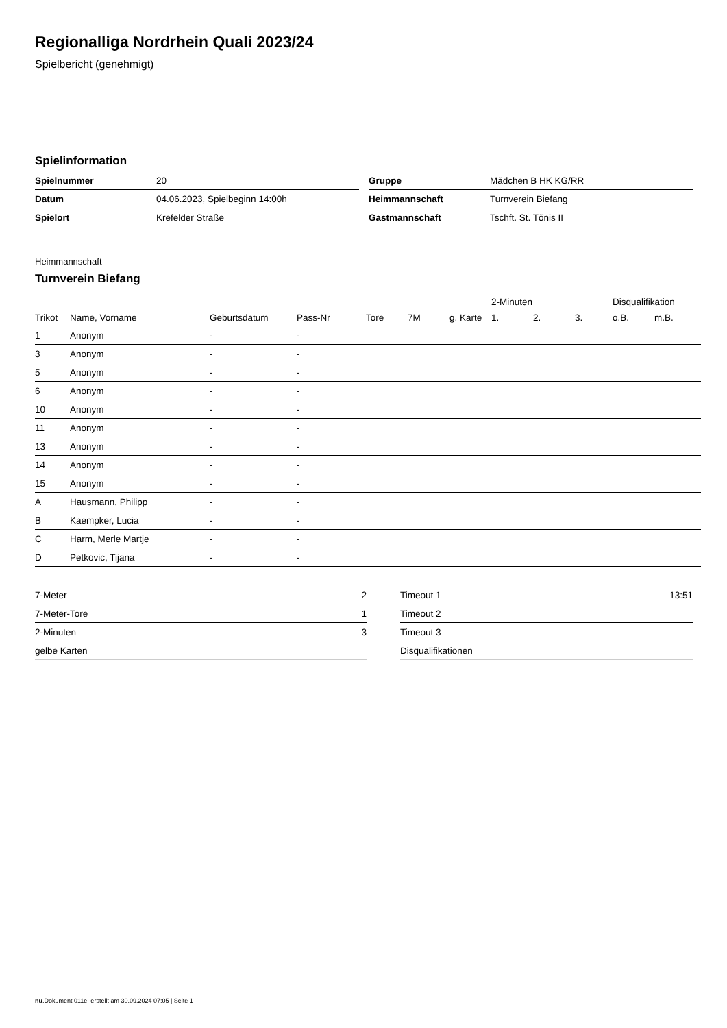Regionalliga Nordrhein Quali 2023/24
Spielbericht (genehmigt)
Spielinformation
| Spielnummer | 20 |
| Datum | 04.06.2023, Spielbeginn 14:00h |
| Spielort | Krefelder Straße |
| Gruppe | Mädchen B HK KG/RR |
| Heimmannschaft | Turnverein Biefang |
| Gastmannschaft | Tschft. St. Tönis II |
Heimmannschaft
Turnverein Biefang
| | | | | | | | 2-Minuten | | | Disqualifikation | |
| --- | --- | --- | --- | --- | --- | --- | --- | --- | --- | --- | --- |
| Trikot | Name, Vorname | Geburtsdatum | Pass-Nr | Tore | 7M | g. Karte | 1. | 2. | 3. | o.B. | m.B. |
| 1 | Anonym | - | - | | | | | | | | |
| 3 | Anonym | - | - | | | | | | | | |
| 5 | Anonym | - | - | | | | | | | | |
| 6 | Anonym | - | - | | | | | | | | |
| 10 | Anonym | - | - | | | | | | | | |
| 11 | Anonym | - | - | | | | | | | | |
| 13 | Anonym | - | - | | | | | | | | |
| 14 | Anonym | - | - | | | | | | | | |
| 15 | Anonym | - | - | | | | | | | | |
| A | Hausmann, Philipp | - | - | | | | | | | | |
| B | Kaempker, Lucia | - | - | | | | | | | | |
| C | Harm, Merle Martje | - | - | | | | | | | | |
| D | Petkovic, Tijana | - | - | | | | | | | | |
| 7-Meter | 2 |
| 7-Meter-Tore | 1 |
| 2-Minuten | 3 |
| gelbe Karten | |
| Timeout 1 | 13:51 |
| Timeout 2 | |
| Timeout 3 | |
| Disqualifikationen | |
nu.Dokument 011e, erstellt am 30.09.2024 07:05 | Seite 1